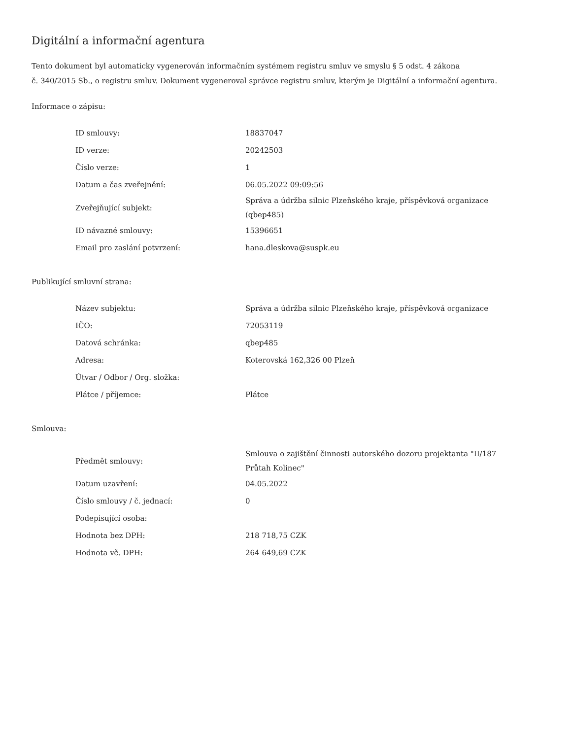Digitální a informační agentura
Tento dokument byl automaticky vygenerován informačním systémem registru smluv ve smyslu § 5 odst. 4 zákona
č. 340/2015 Sb., o registru smluv. Dokument vygeneroval správce registru smluv, kterým je Digitální a informační agentura.
Informace o zápisu:
| ID smlouvy: | 18837047 |
| ID verze: | 20242503 |
| Číslo verze: | 1 |
| Datum a čas zveřejnění: | 06.05.2022 09:09:56 |
| Zveřejňující subjekt: | Správa a údržba silnic Plzeňského kraje, příspěvková organizace (qbep485) |
| ID návazné smlouvy: | 15396651 |
| Email pro zaslání potvrzení: | hana.dleskova@suspk.eu |
Publikující smluvní strana:
| Název subjektu: | Správa a údržba silnic Plzeňského kraje, příspěvková organizace |
| IČO: | 72053119 |
| Datová schránka: | qbep485 |
| Adresa: | Koterovská 162,326 00 Plzeň |
| Útvar / Odbor / Org. složka: | |
| Plátce / příjemce: | Plátce |
Smlouva:
| Předmět smlouvy: | Smlouva o zajištění činnosti autorského dozoru projektanta "II/187 Průtah Kolinec" |
| Datum uzavření: | 04.05.2022 |
| Číslo smlouvy / č. jednací: | 0 |
| Podepisující osoba: | |
| Hodnota bez DPH: | 218 718,75 CZK |
| Hodnota vč. DPH: | 264 649,69 CZK |